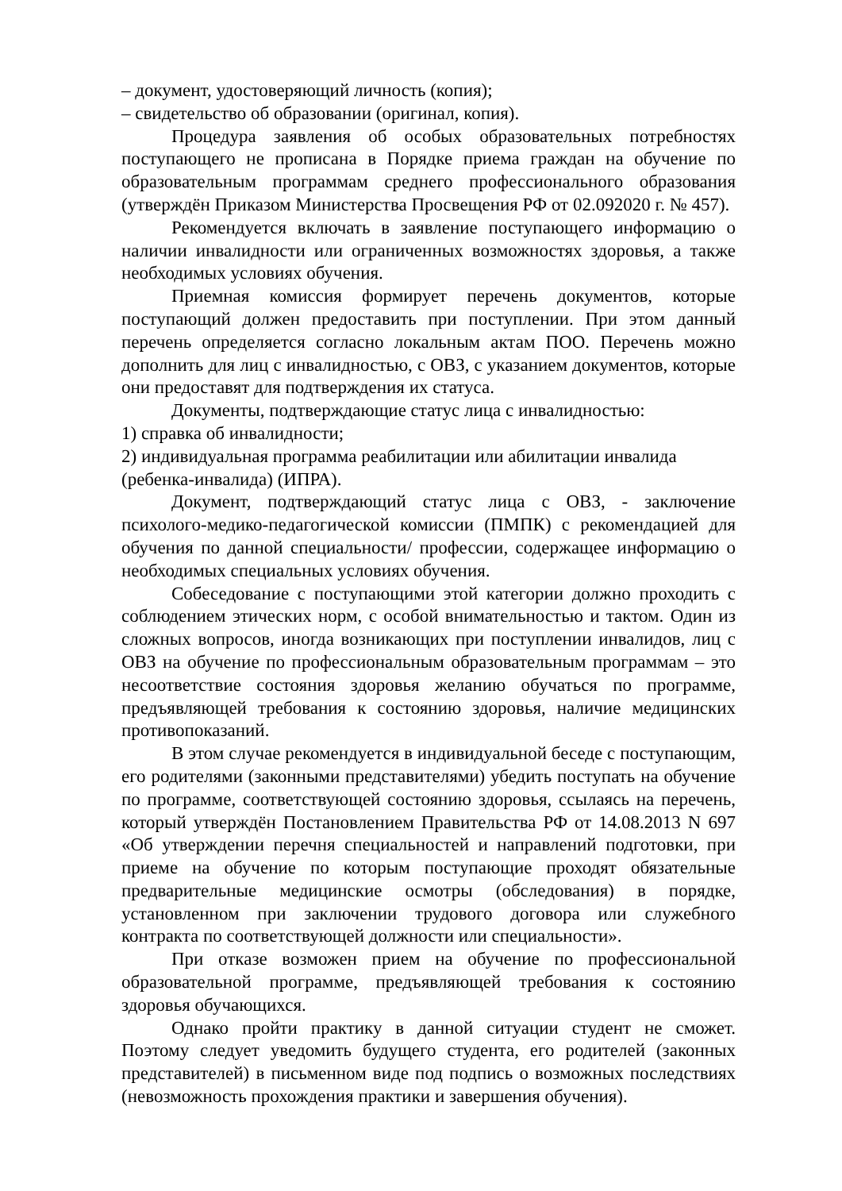– документ, удостоверяющий личность (копия);
– свидетельство об образовании (оригинал, копия).
Процедура заявления об особых образовательных потребностях поступающего не прописана в Порядке приема граждан на обучение по образовательным программам среднего профессионального образования (утверждён Приказом Министерства Просвещения РФ от 02.092020 г. № 457).
Рекомендуется включать в заявление поступающего информацию о наличии инвалидности или ограниченных возможностях здоровья, а также необходимых условиях обучения.
Приемная комиссия формирует перечень документов, которые поступающий должен предоставить при поступлении. При этом данный перечень определяется согласно локальным актам ПОО. Перечень можно дополнить для лиц с инвалидностью, с ОВЗ, с указанием документов, которые они предоставят для подтверждения их статуса.
Документы, подтверждающие статус лица с инвалидностью:
1) справка об инвалидности;
2) индивидуальная программа реабилитации или абилитации инвалида (ребенка-инвалида) (ИПРА).
Документ, подтверждающий статус лица с ОВЗ, - заключение психолого-медико-педагогической комиссии (ПМПК) с рекомендацией для обучения по данной специальности/ профессии, содержащее информацию о необходимых специальных условиях обучения.
Собеседование с поступающими этой категории должно проходить с соблюдением этических норм, с особой внимательностью и тактом. Один из сложных вопросов, иногда возникающих при поступлении инвалидов, лиц с ОВЗ на обучение по профессиональным образовательным программам – это несоответствие состояния здоровья желанию обучаться по программе, предъявляющей требования к состоянию здоровья, наличие медицинских противопоказаний.
В этом случае рекомендуется в индивидуальной беседе с поступающим, его родителями (законными представителями) убедить поступать на обучение по программе, соответствующей состоянию здоровья, ссылаясь на перечень, который утверждён Постановлением Правительства РФ от 14.08.2013 N 697 «Об утверждении перечня специальностей и направлений подготовки, при приеме на обучение по которым поступающие проходят обязательные предварительные медицинские осмотры (обследования) в порядке, установленном при заключении трудового договора или служебного контракта по соответствующей должности или специальности».
При отказе возможен прием на обучение по профессиональной образовательной программе, предъявляющей требования к состоянию здоровья обучающихся.
Однако пройти практику в данной ситуации студент не сможет. Поэтому следует уведомить будущего студента, его родителей (законных представителей) в письменном виде под подпись о возможных последствиях (невозможность прохождения практики и завершения обучения).